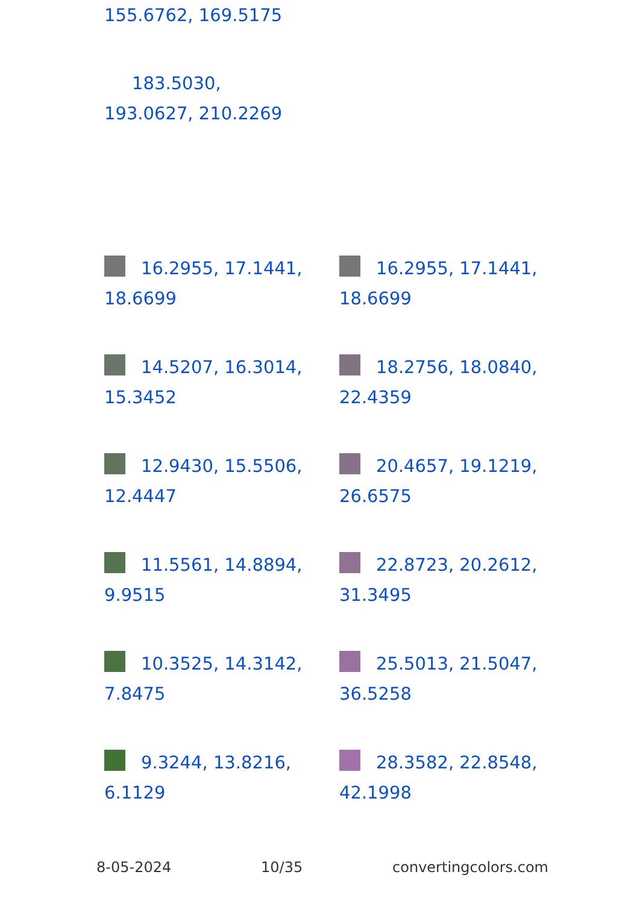155.6762, 169.5175
183.5030, 193.0627, 210.2269
16.2955, 17.1441, 18.6699
16.2955, 17.1441, 18.6699
14.5207, 16.3014, 15.3452
18.2756, 18.0840, 22.4359
12.9430, 15.5506, 12.4447
20.4657, 19.1219, 26.6575
11.5561, 14.8894, 9.9515
22.8723, 20.2612, 31.3495
10.3525, 14.3142, 7.8475
25.5013, 21.5047, 36.5258
9.3244, 13.8216, 6.1129
28.3582, 22.8548, 42.1998
8-05-2024 10/35 convertingcolors.com